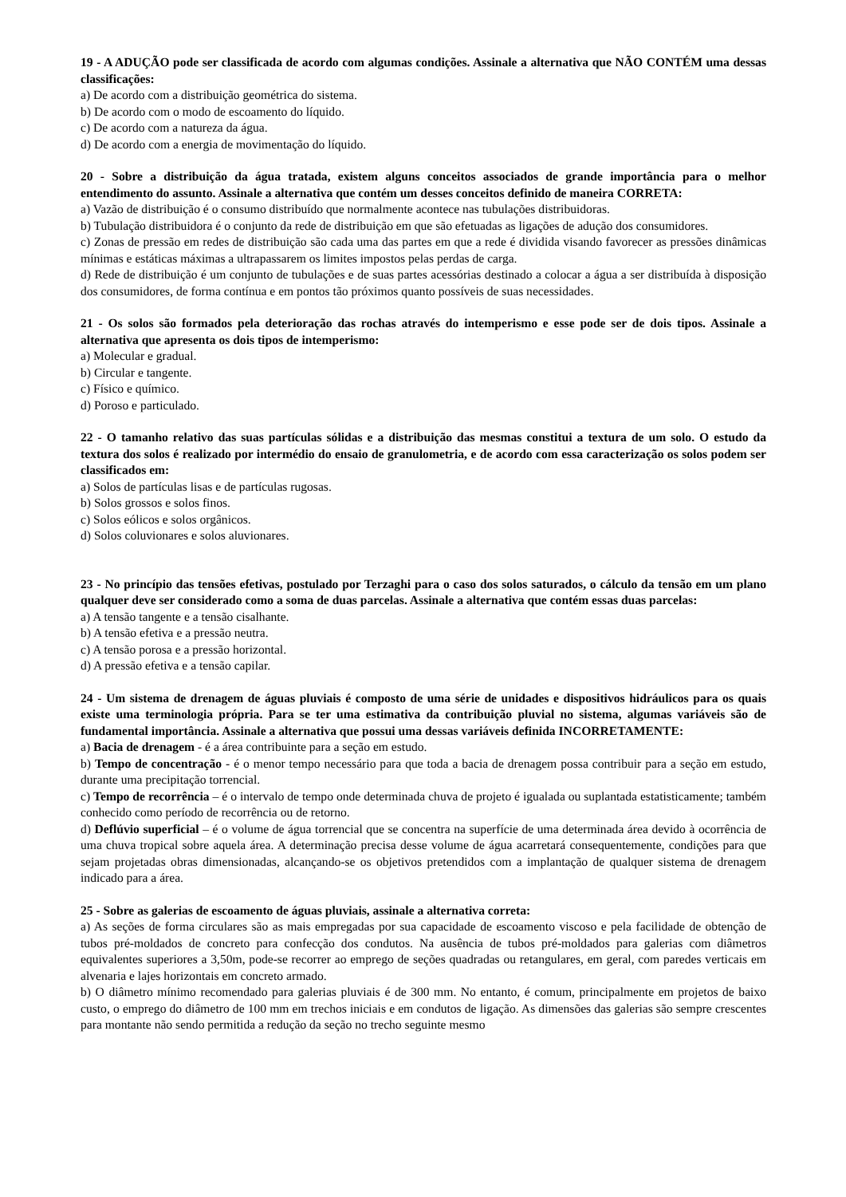19 - A ADUÇÃO pode ser classificada de acordo com algumas condições. Assinale a alternativa que NÃO CONTÉM uma dessas classificações:
a) De acordo com a distribuição geométrica do sistema.
b) De acordo com o modo de escoamento do líquido.
c) De acordo com a natureza da água.
d) De acordo com a energia de movimentação do líquido.
20 - Sobre a distribuição da água tratada, existem alguns conceitos associados de grande importância para o melhor entendimento do assunto. Assinale a alternativa que contém um desses conceitos definido de maneira CORRETA:
a) Vazão de distribuição é o consumo distribuído que normalmente acontece nas tubulações distribuidoras.
b) Tubulação distribuidora é o conjunto da rede de distribuição em que são efetuadas as ligações de adução dos consumidores.
c) Zonas de pressão em redes de distribuição são cada uma das partes em que a rede é dividida visando favorecer as pressões dinâmicas mínimas e estáticas máximas a ultrapassarem os limites impostos pelas perdas de carga.
d) Rede de distribuição é um conjunto de tubulações e de suas partes acessórias destinado a colocar a água a ser distribuída à disposição dos consumidores, de forma contínua e em pontos tão próximos quanto possíveis de suas necessidades.
21 - Os solos são formados pela deterioração das rochas através do intemperismo e esse pode ser de dois tipos. Assinale a alternativa que apresenta os dois tipos de intemperismo:
a) Molecular e gradual.
b) Circular e tangente.
c) Físico e químico.
d) Poroso e particulado.
22 - O tamanho relativo das suas partículas sólidas e a distribuição das mesmas constitui a textura de um solo. O estudo da textura dos solos é realizado por intermédio do ensaio de granulometria, e de acordo com essa caracterização os solos podem ser classificados em:
a) Solos de partículas lisas e de partículas rugosas.
b) Solos grossos e solos finos.
c) Solos eólicos e solos orgânicos.
d) Solos coluvionares e solos aluvionares.
23 - No princípio das tensões efetivas, postulado por Terzaghi para o caso dos solos saturados, o cálculo da tensão em um plano qualquer deve ser considerado como a soma de duas parcelas. Assinale a alternativa que contém essas duas parcelas:
a) A tensão tangente e a tensão cisalhante.
b) A tensão efetiva e a pressão neutra.
c) A tensão porosa e a pressão horizontal.
d) A pressão efetiva e a tensão capilar.
24 - Um sistema de drenagem de águas pluviais é composto de uma série de unidades e dispositivos hidráulicos para os quais existe uma terminologia própria. Para se ter uma estimativa da contribuição pluvial no sistema, algumas variáveis são de fundamental importância. Assinale a alternativa que possui uma dessas variáveis definida INCORRETAMENTE:
a) Bacia de drenagem - é a área contribuinte para a seção em estudo.
b) Tempo de concentração - é o menor tempo necessário para que toda a bacia de drenagem possa contribuir para a seção em estudo, durante uma precipitação torrencial.
c) Tempo de recorrência – é o intervalo de tempo onde determinada chuva de projeto é igualada ou suplantada estatisticamente; também conhecido como período de recorrência ou de retorno.
d) Deflúvio superficial – é o volume de água torrencial que se concentra na superfície de uma determinada área devido à ocorrência de uma chuva tropical sobre aquela área. A determinação precisa desse volume de água acarretará consequentemente, condições para que sejam projetadas obras dimensionadas, alcançando-se os objetivos pretendidos com a implantação de qualquer sistema de drenagem indicado para a área.
25 - Sobre as galerias de escoamento de águas pluviais, assinale a alternativa correta:
a) As seções de forma circulares são as mais empregadas por sua capacidade de escoamento viscoso e pela facilidade de obtenção de tubos pré-moldados de concreto para confecção dos condutos. Na ausência de tubos pré-moldados para galerias com diâmetros equivalentes superiores a 3,50m, pode-se recorrer ao emprego de seções quadradas ou retangulares, em geral, com paredes verticais em alvenaria e lajes horizontais em concreto armado.
b) O diâmetro mínimo recomendado para galerias pluviais é de 300 mm. No entanto, é comum, principalmente em projetos de baixo custo, o emprego do diâmetro de 100 mm em trechos iniciais e em condutos de ligação. As dimensões das galerias são sempre crescentes para montante não sendo permitida a redução da seção no trecho seguinte mesmo